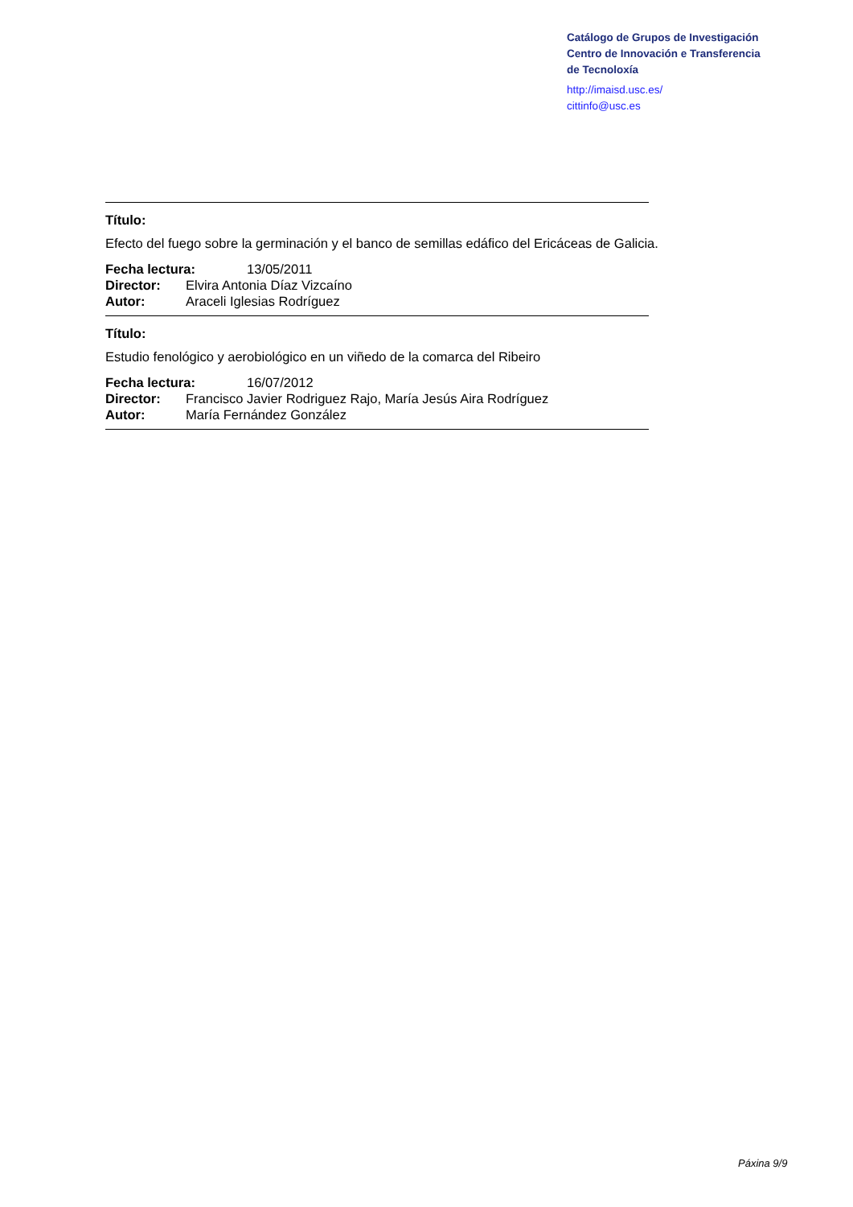Catálogo de Grupos de Investigación
Centro de Innovación e Transferencia
de Tecnoloxía
http://imaisd.usc.es/
cittinfo@usc.es
Título:
Efecto del fuego sobre la germinación y el banco de semillas edáfico del Ericáceas de Galicia.
Fecha lectura: 13/05/2011
Director: Elvira Antonia Díaz Vizcaíno
Autor: Araceli Iglesias Rodríguez
Título:
Estudio fenológico y aerobiológico en un viñedo de la comarca del Ribeiro
Fecha lectura: 16/07/2012
Director: Francisco Javier Rodriguez Rajo, María Jesús Aira Rodríguez
Autor: María Fernández González
Páxina 9/9